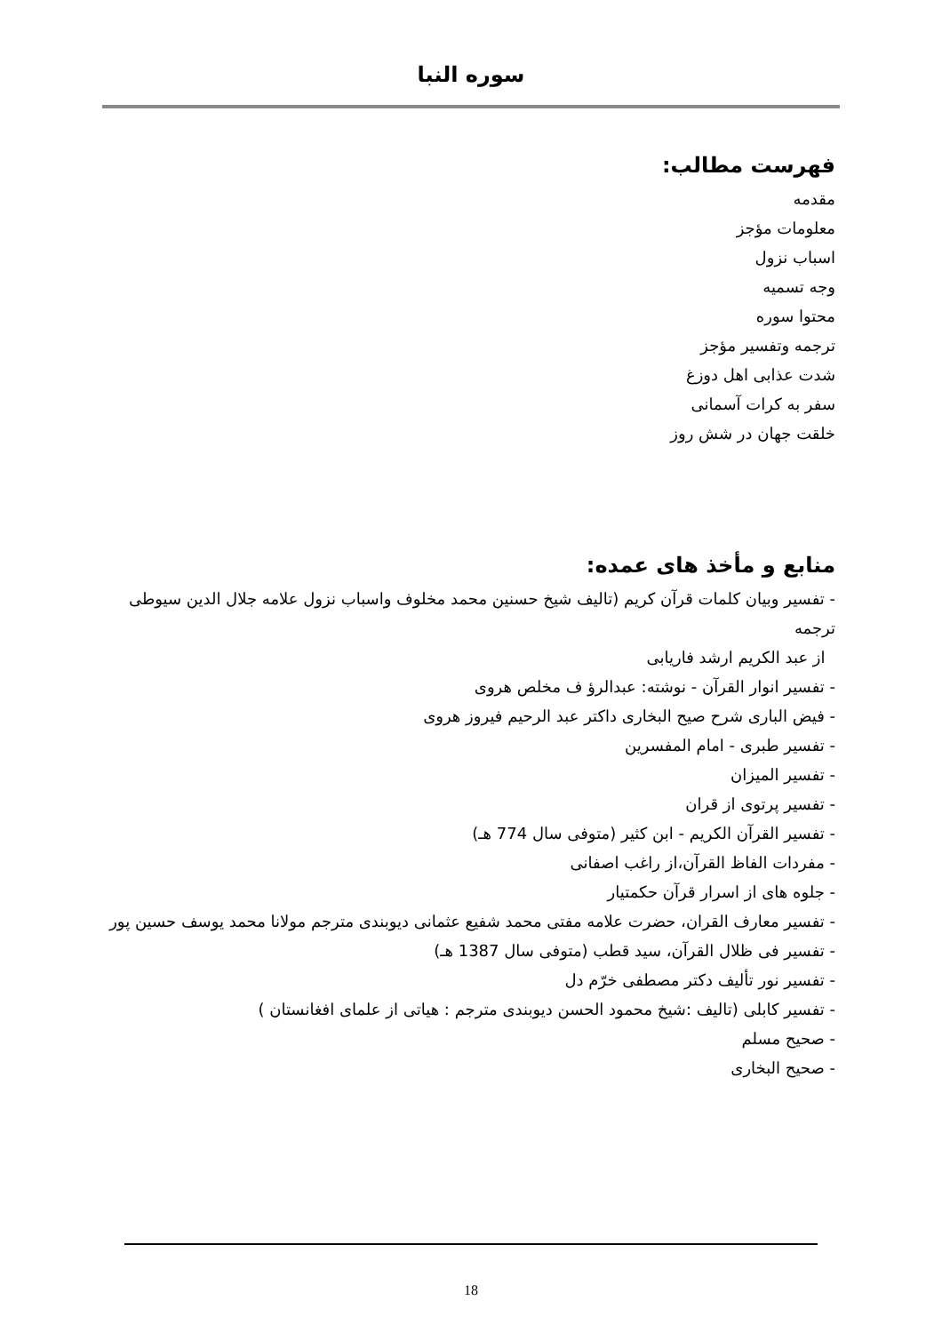سوره النبا
فهرست مطالب:
مقدمه
معلومات مؤجز
اسباب نزول
وجه تسمیه
محتوا سوره
ترجمه وتفسیر مؤجز
شدت عذابی اهل دوزغ
سفر به کرات آسمانی
خلقت جهان در شش روز
منابع و مأخذ های عمده:
- تفسیر وبیان کلمات قرآن کریم (تالیف شیخ حسنین محمد مخلوف واسباب نزول علامه جلال الدین سیوطی ترجمه
از عبد الکریم ارشد فاریابی
- تفسیر انوار القرآن - نوشته: عبدالرؤ ف مخلص هروی
- فیض الباری شرح صیح البخاری داکتر عبد الرحیم فیروز هروی
- تفسیر طبری - امام المفسرین
- تفسیر المیزان
- تفسیر پرتوی از قران
- تفسیر القرآن الکریم - ابن کثیر (متوفی سال 774 هـ)
- مفردات الفاظ القرآن،از راغب اصفانی
- جلوه های از اسرار قرآن حکمتیار
- تفسیر معارف القران، حضرت علامه مفتی محمد شفیع عثمانی دیوبندی مترجم مولانا محمد یوسف حسین پور
- تفسیر فی ظلال القرآن، سید قطب (متوفی سال 1387 هـ)
- تفسیر نور تألیف دکتر مصطفی خرّم دل
- تفسیر کابلی (تالیف :شیخ محمود الحسن دیوبندی مترجم : هیاتی از علمای افغانستان )
- صحیح مسلم
- صحیح البخاری
18